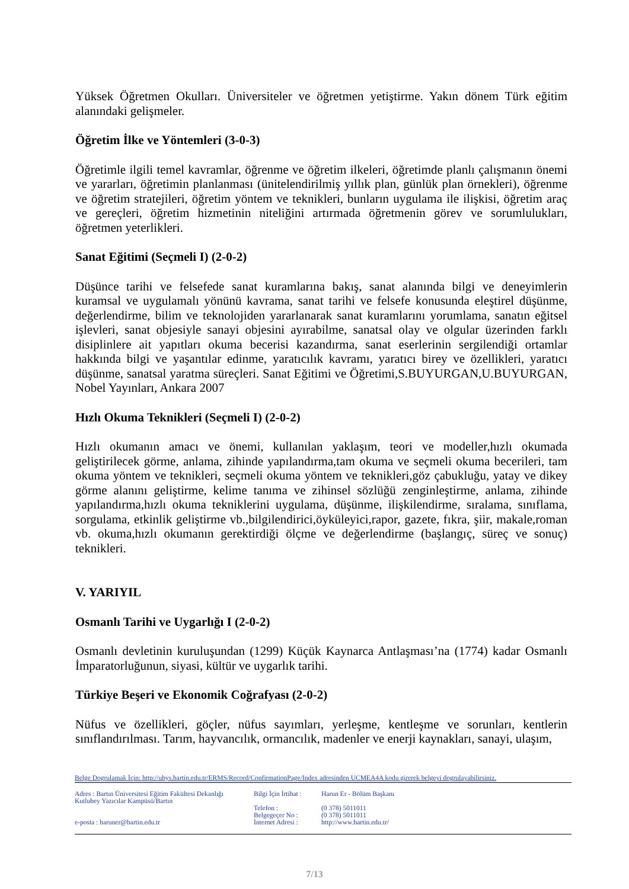Yüksek Öğretmen Okulları. Üniversiteler ve öğretmen yetiştirme. Yakın dönem Türk eğitim alanındaki gelişmeler.
Öğretim İlke ve Yöntemleri (3-0-3)
Öğretimle ilgili temel kavramlar, öğrenme ve öğretim ilkeleri, öğretimde planlı çalışmanın önemi ve yararları, öğretimin planlanması (ünitelendirilmiş yıllık plan, günlük plan örnekleri), öğrenme ve öğretim stratejileri, öğretim yöntem ve teknikleri, bunların uygulama ile ilişkisi, öğretim araç ve gereçleri, öğretim hizmetinin niteliğini artırmada öğretmenin görev ve sorumlulukları, öğretmen yeterlikleri.
Sanat Eğitimi (Seçmeli I) (2-0-2)
Düşünce tarihi ve felsefede sanat kuramlarına bakış, sanat alanında bilgi ve deneyimlerin kuramsal ve uygulamalı yönünü kavrama, sanat tarihi ve felsefe konusunda eleştirel düşünme, değerlendirme, bilim ve teknolojiden yararlanarak sanat kuramlarını yorumlama, sanatın eğitsel işlevleri, sanat objesiyle sanayi objesini ayırabilme, sanatsal olay ve olgular üzerinden farklı disiplinlere ait yapıtları okuma becerisi kazandırma, sanat eserlerinin sergilendiği ortamlar hakkında bilgi ve yaşantılar edinme, yaratıcılık kavramı, yaratıcı birey ve özellikleri, yaratıcı düşünme, sanatsal yaratma süreçleri. Sanat Eğitimi ve Öğretimi,S.BUYURGAN,U.BUYURGAN, Nobel Yayınları, Ankara 2007
Hızlı Okuma Teknikleri (Seçmeli I) (2-0-2)
Hızlı okumanın amacı ve önemi, kullanılan yaklaşım, teori ve modeller,hızlı okumada geliştirilecek görme, anlama, zihinde yapılandırma,tam okuma ve seçmeli okuma becerileri, tam okuma yöntem ve teknikleri, seçmeli okuma yöntem ve teknikleri,göz çabukluğu, yatay ve dikey görme alanını geliştirme, kelime tanıma ve zihinsel sözlüğü zenginleştirme, anlama, zihinde yapılandırma,hızlı okuma tekniklerini uygulama, düşünme, ilişkilendirme, sıralama, sınıflama, sorgulama, etkinlik geliştirme vb.,bilgilendirici,öyküleyici,rapor, gazete, fıkra, şiir, makale,roman vb. okuma,hızlı okumanın gerektirdiği ölçme ve değerlendirme (başlangıç, süreç ve sonuç) teknikleri.
V. YARIYIL
Osmanlı Tarihi ve Uygarlığı I (2-0-2)
Osmanlı devletinin kuruluşundan (1299) Küçük Kaynarca Antlaşması’na (1774) kadar Osmanlı İmparatorluğunun, siyasi, kültür ve uygarlık tarihi.
Türkiye Beşeri ve Ekonomik Coğrafyası (2-0-2)
Nüfus ve özellikleri, göçler, nüfus sayımları, yerleşme, kentleşme ve sorunları, kentlerin sınıflandırılması. Tarım, hayvancılık, ormancılık, madenler ve enerji kaynakları, sanayi, ulaşım,
Belge Dogrulamak İçin: http://ubys.bartin.edu.tr/ERMS/Record/ConfirmationPage/Index adresinden UCMEA4A kodu girerek belgeyi dogrulayabilirsiniz.
Adres : Bartın Üniversitesi Eğitim Fakültesi Dekanlığı
Kutlubey Yazıcılar Kampüsü/Bartın
e-posta : haruner@bartin.edu.tr
Bilgi İçin İrtibat :
Telefon :
Belgegeçer No :
İnternet Adresi :
Harun Er - Bölüm Başkanı
(0 378) 5011011
(0 378) 5011011
http://www.bartin.edu.tr/
7/13